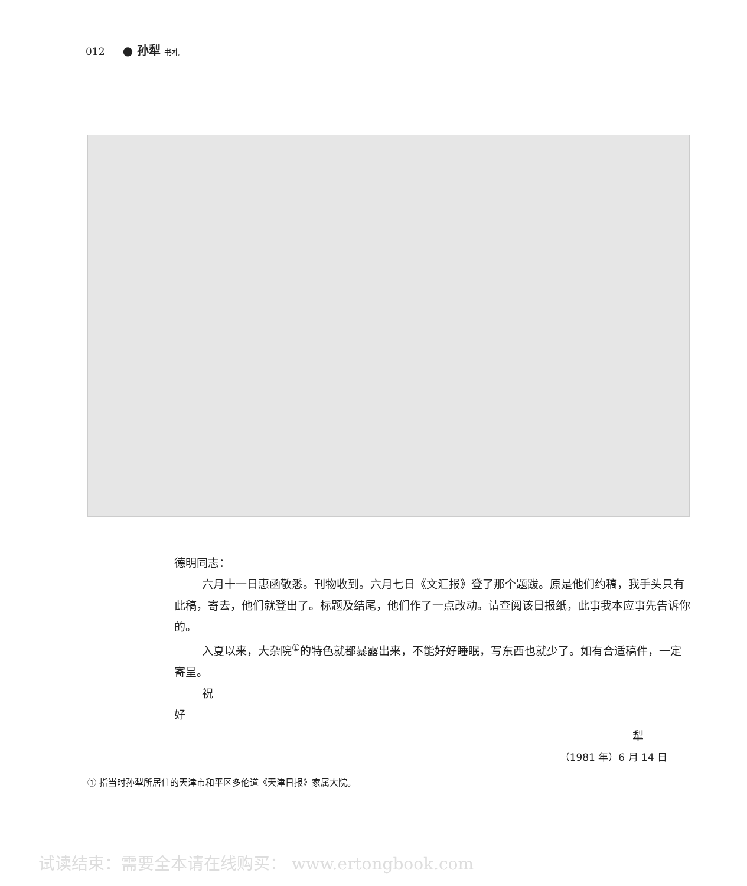012 ● 孙犁 书札
德明同志：
六月十一日惠函敬悉。刊物收到。六月七日《文汇报》登了那个题跋。原是他们约稿，我手头只有此稿，寄去，他们就登出了。标题及结尾，他们作了一点改动。请查阅该日报纸，此事我本应事先告诉你的。
入夏以来，大杂院<sup>①</sup>的特色就都暴露出来，不能好好睡眠，写东西也就少了。如有合适稿件，一定寄呈。
祝
好
犁
（1981 年）6 月 14 日
① 指当时孙犁所居住的天津市和平区多伦道《天津日报》家属大院。
试读结束：需要全本请在线购买： www.ertongbook.com